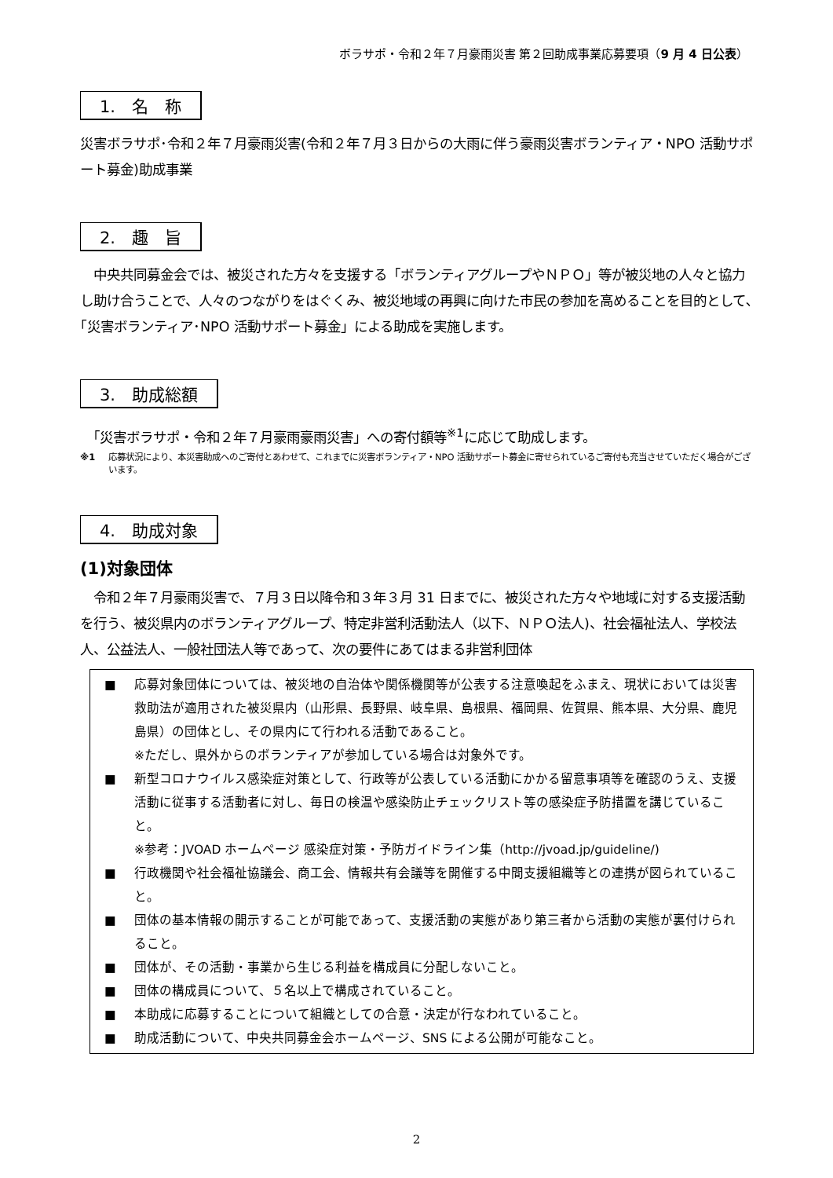ボラサポ・令和２年７月豪雨災害 第２回助成事業応募要項（9 月 4 日公表）
1.　名　称
災害ボラサポ･令和２年７月豪雨災害(令和２年７月３日からの大雨に伴う豪雨災害ボランティア・NPO 活動サポート募金)助成事業
2.　趣　旨
　中央共同募金会では、被災された方々を支援する「ボランティアグループやＮＰＯ」等が被災地の人々と協力し助け合うことで、人々のつながりをはぐくみ、被災地域の再興に向けた市民の参加を高めることを目的として､｢災害ボランティア･NPO 活動サポート募金」による助成を実施します。
3.　助成総額
　「災害ボラサポ・令和２年７月豪雨豪雨災害」への寄付額等<sup>※1</sup>に応じて助成します。
※1 応募状況により、本災害助成へのご寄付とあわせて、これまでに災害ボランティア・NPO 活動サポート募金に寄せられているご寄付も充当させていただく場合がございます。
4.　助成対象
(1)対象団体
　令和２年７月豪雨災害で、７月３日以降令和３年３月 31 日までに、被災された方々や地域に対する支援活動を行う、被災県内のボランティアグループ、特定非営利活動法人（以下、ＮＰＯ法人)、社会福祉法人、学校法人、公益法人、一般社団法人等であって、次の要件にあてはまる非営利団体
■ 応募対象団体については、被災地の自治体や関係機関等が公表する注意喚起をふまえ、現状においては災害救助法が適用された被災県内（山形県、長野県、岐阜県、島根県、福岡県、佐賀県、熊本県、大分県、鹿児島県）の団体とし、その県内にて行われる活動であること。
※ただし、県外からのボランティアが参加している場合は対象外です。
■ 新型コロナウイルス感染症対策として、行政等が公表している活動にかかる留意事項等を確認のうえ、支援活動に従事する活動者に対し、毎日の検温や感染防止チェックリスト等の感染症予防措置を講じていること。
※参考：JVOAD ホームページ 感染症対策・予防ガイドライン集（http://jvoad.jp/guideline/)
■ 行政機関や社会福祉協議会、商工会、情報共有会議等を開催する中間支援組織等との連携が図られていること。
■ 団体の基本情報の開示することが可能であって、支援活動の実態があり第三者から活動の実態が裏付けられること。
■ 団体が、その活動・事業から生じる利益を構成員に分配しないこと。
■ 団体の構成員について、５名以上で構成されていること。
■ 本助成に応募することについて組織としての合意・決定が行なわれていること。
■ 助成活動について、中央共同募金会ホームページ、SNS による公開が可能なこと。
2